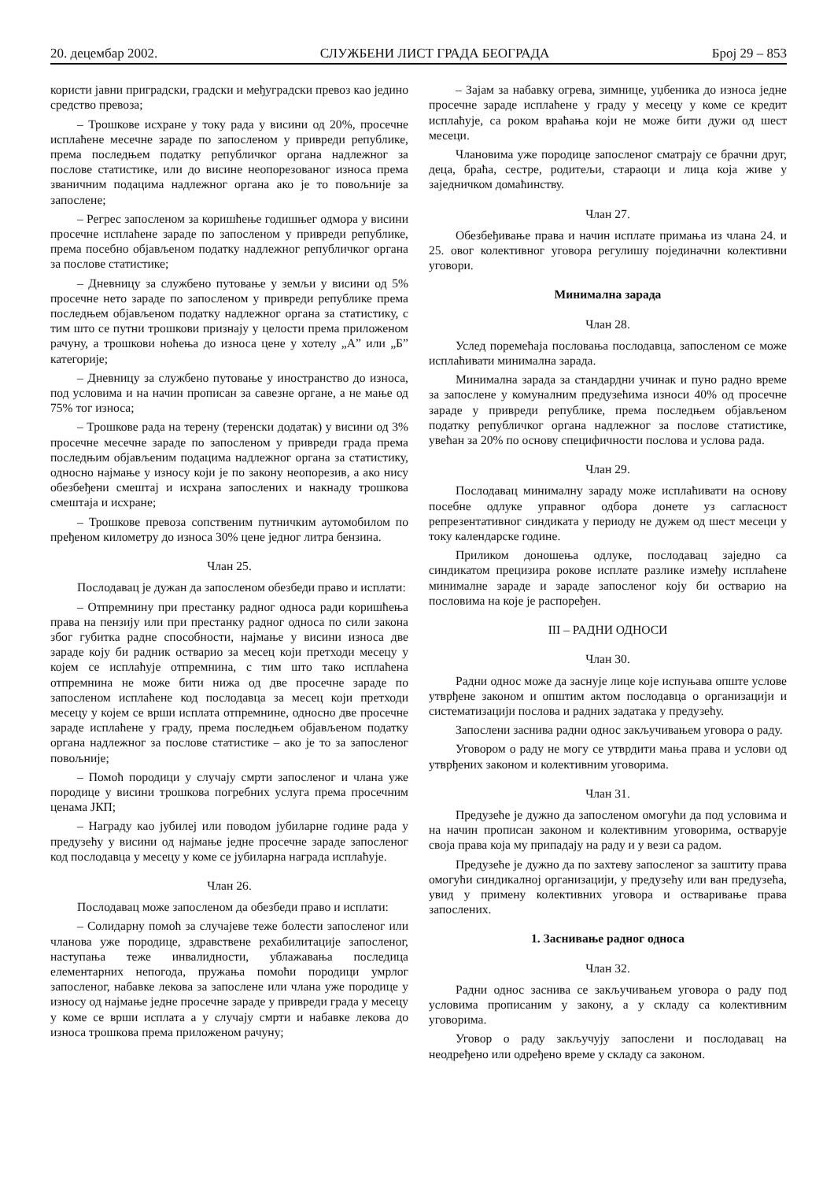20. децембар 2002. СЛУЖБЕНИ ЛИСТ ГРАДА БЕОГРАДА Број 29 – 853
користи јавни приградски, градски и међуградски превоз као једино средство превоза;
– Трошкове исхране у току рада у висини од 20%, просечне исплаћене месечне зараде по запосленом у привреди републике, према последњем податку републичког органа надлежног за послове статистике, или до висине неопорезованог износа према званичним подацима надлежног органа ако је то повољније за запослене;
– Регрес запосленом за коришћење годишњег одмора у висини просечне исплаћене зараде по запосленом у привреди републике, према посебно објављеном податку надлежног републичког органа за послове статистике;
– Дневницу за службено путовање у земљи у висини од 5% просечне нето зараде по запосленом у привреди републике према последњем објављеном податку надлежног органа за статистику, с тим што се путни трошкови признају у целости према приложеном рачуну, а трошкови ноћења до износа цене у хотелу „А” или „Б” категорије;
– Дневницу за службено путовање у иностранство до износа, под условима и на начин прописан за савезне органе, а не мање од 75% тог износа;
– Трошкове рада на терену (теренски додатак) у висини од 3% просечне месечне зараде по запосленом у привреди града према последњим објављеним подацима надлежног органа за статистику, односно најмање у износу који је по закону неопорезив, а ако нису обезбеђени смештај и исхрана запослених и накнаду трошкова смештаја и исхране;
– Трошкове превоза сопственим путничким аутомобилом по пређеном километру до износа 30% цене једног литра бензина.
Члан 25.
Послодавац је дужан да запосленом обезбеди право и исплати:
– Отпремнину при престанку радног односа ради коришћења права на пензију или при престанку радног односа по сили закона због губитка радне способности, најмање у висини износа две зараде коју би радник остварио за месец који претходи месецу у којем се исплаћује отпремнина, с тим што тако исплаћена отпремнина не може бити нижа од две просечне зараде по запосленом исплаћене код послодавца за месец који претходи месецу у којем се врши исплата отпремнине, односно две просечне зараде исплаћене у граду, према последњем објављеном податку органа надлежног за послове статистике – ако је то за запосленог повољније;
– Помоћ породици у случају смрти запосленог и члана уже породице у висини трошкова погребних услуга према просечним ценама ЈКП;
– Награду као јубилеј или поводом јубиларне године рада у предузећу у висини од најмање једне просечне зараде запосленог код послодавца у месецу у коме се јубиларна награда исплаћује.
Члан 26.
Послодавац може запосленом да обезбеди право и исплати:
– Солидарну помоћ за случајеве теже болести запосленог или чланова уже породице, здравствене рехабилитације запосленог, наступања теже инвалидности, ублажавања последица елементарних непогода, пружања помоћи породици умрлог запосленог, набавке лекова за запослене или члана уже породице у износу од најмање једне просечне зараде у привреди града у месецу у коме се врши исплата а у случају смрти и набавке лекова до износа трошкова према приложеном рачуну;
– Зајам за набавку огрева, зимнице, уџбеника до износа једне просечне зараде исплаћене у граду у месецу у коме се кредит исплаћује, са роком враћања који не може бити дужи од шест месеци.
Члановима уже породице запосленог сматрају се брачни друг, деца, браћа, сестре, родитељи, стараоци и лица која живе у заједничком домаћинству.
Члан 27.
Обезбеђивање права и начин исплате примања из члана 24. и 25. овог колективног уговора регулишу појединачни колективни уговори.
Минимална зарада
Члан 28.
Услед поремећаја пословања послодавца, запосленом се може исплаћивати минимална зарада.
Минимална зарада за стандардни учинак и пуно радно време за запослене у комуналним предузећима износи 40% од просечне зараде у привреди републике, према последњем објављеном податку републичког органа надлежног за послове статистике, увећан за 20% по основу специфичности послова и услова рада.
Члан 29.
Послодавац минималну зараду може исплаћивати на основу посебне одлуке управног одбора донете уз сагласност репрезентативног синдиката у периоду не дужем од шест месеци у току календарске године.
Приликом доношења одлуке, послодавац заједно са синдикатом прецизира рокове исплате разлике између исплаћене минималне зараде и зараде запосленог коју би остварио на пословима на које је распоређен.
III – РАДНИ ОДНОСИ
Члан 30.
Радни однос може да заснује лице које испуњава опште услове утврђене законом и општим актом послодавца о организацији и систематизацији послова и радних задатака у предузећу.
Запослени заснива радни однос закључивањем уговора о раду.
Уговором о раду не могу се утврдити мања права и услови од утврђених законом и колективним уговорима.
Члан 31.
Предузеће је дужно да запосленом омогући да под условима и на начин прописан законом и колективним уговорима, остварује своја права која му припадају на раду и у вези са радом.
Предузеће је дужно да по захтеву запосленог за заштиту права омогући синдикалној организацији, у предузећу или ван предузећа, увид у примену колективних уговора и остваривање права запослених.
1. Заснивање радног односа
Члан 32.
Радни однос заснива се закључивањем уговора о раду под условима прописаним у закону, а у складу са колективним уговорима.
Уговор о раду закључују запослени и послодавац на неодређено или одређено време у складу са законом.